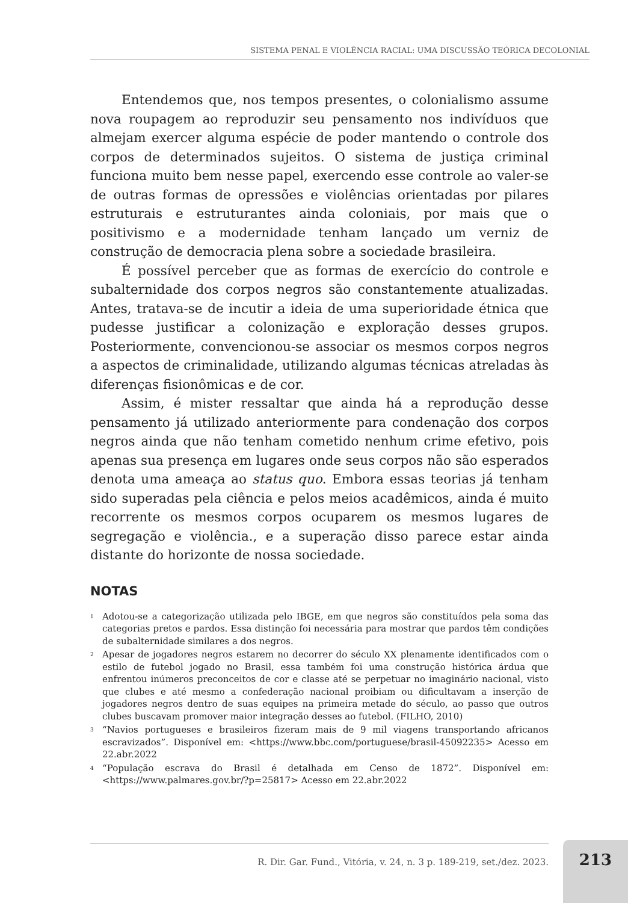SISTEMA PENAL E VIOLÊNCIA RACIAL: UMA DISCUSSÃO TEÓRICA DECOLONIAL
Entendemos que, nos tempos presentes, o colonialismo assume nova roupagem ao reproduzir seu pensamento nos indivíduos que almejam exercer alguma espécie de poder mantendo o controle dos corpos de determinados sujeitos. O sistema de justiça criminal funciona muito bem nesse papel, exercendo esse controle ao valer-se de outras formas de opressões e violências orientadas por pilares estruturais e estruturantes ainda coloniais, por mais que o positivismo e a modernidade tenham lançado um verniz de construção de democracia plena sobre a sociedade brasileira.
É possível perceber que as formas de exercício do controle e subalternidade dos corpos negros são constantemente atualizadas. Antes, tratava-se de incutir a ideia de uma superioridade étnica que pudesse justificar a colonização e exploração desses grupos. Posteriormente, convencionou-se associar os mesmos corpos negros a aspectos de criminalidade, utilizando algumas técnicas atreladas às diferenças fisionômicas e de cor.
Assim, é mister ressaltar que ainda há a reprodução desse pensamento já utilizado anteriormente para condenação dos corpos negros ainda que não tenham cometido nenhum crime efetivo, pois apenas sua presença em lugares onde seus corpos não são esperados denota uma ameaça ao status quo. Embora essas teorias já tenham sido superadas pela ciência e pelos meios acadêmicos, ainda é muito recorrente os mesmos corpos ocuparem os mesmos lugares de segregação e violência., e a superação disso parece estar ainda distante do horizonte de nossa sociedade.
NOTAS
<sup>1</sup>
Adotou-se a categorização utilizada pelo IBGE, em que negros são constituídos pela soma das categorias pretos e pardos. Essa distinção foi necessária para mostrar que pardos têm condições de subalternidade similares a dos negros.
<sup>2</sup>
Apesar de jogadores negros estarem no decorrer do século XX plenamente identificados com o estilo de futebol jogado no Brasil, essa também foi uma construção histórica árdua que enfrentou inúmeros preconceitos de cor e classe até se perpetuar no imaginário nacional, visto que clubes e até mesmo a confederação nacional proibiam ou dificultavam a inserção de jogadores negros dentro de suas equipes na primeira metade do século, ao passo que outros clubes buscavam promover maior integração desses ao futebol. (FILHO, 2010)
<sup>3</sup>
“Navios portugueses e brasileiros fizeram mais de 9 mil viagens transportando africanos escravizados”. Disponível em: <https://www.bbc.com/portuguese/brasil-45092235> Acesso em 22.abr.2022
<sup>4</sup>
“População escrava do Brasil é detalhada em Censo de 1872”. Disponível em: <https://www.palmares.gov.br/?p=25817> Acesso em 22.abr.2022
R. Dir. Gar. Fund., Vitória, v. 24, n. 3 p. 189-219, set./dez. 2023. 213